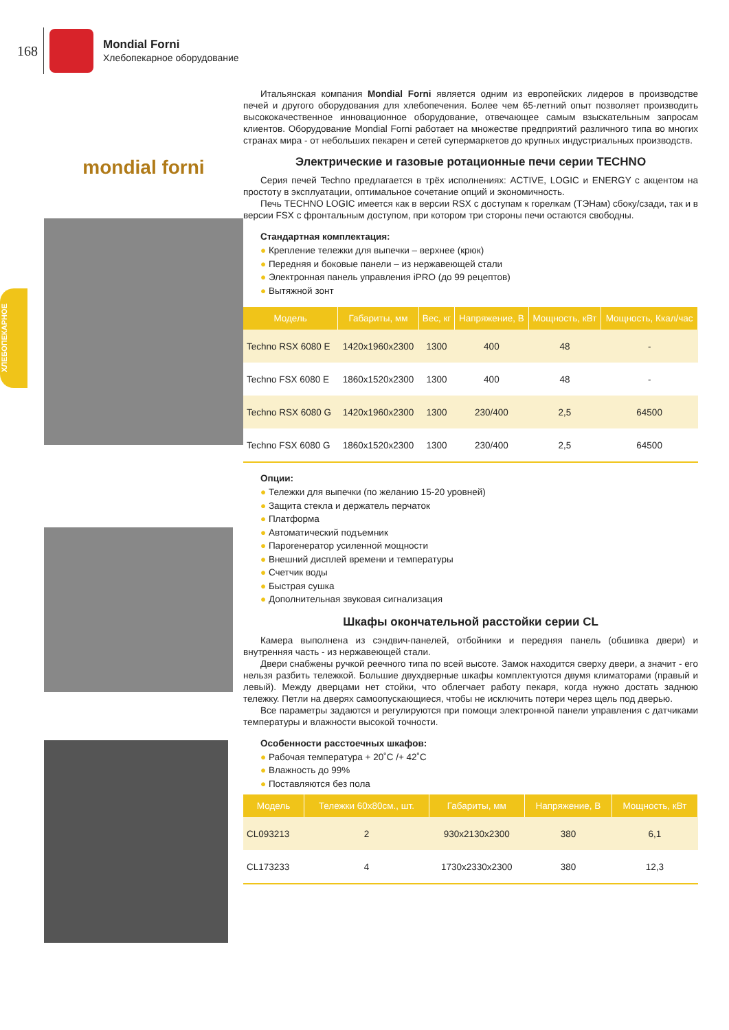ХЛЕБОПЕКАРНОЕ
168
Mondial Forni
Хлебопекарное оборудование
mondial forni
Итальянская компания Mondial Forni является одним из европейских лидеров в производстве печей и другого оборудования для хлебопечения. Более чем 65-летний опыт позволяет производить высококачественное инновационное оборудование, отвечающее самым взыскательным запросам клиентов. Оборудование Mondial Forni работает на множестве предприятий различного типа во многих странах мира - от небольших пекарен и сетей супермаркетов до крупных индустриальных производств.
Электрические и газовые ротационные печи серии TECHNO
Серия печей Techno предлагается в трёх исполнениях: ACTIVE, LOGIC и ENERGY с акцентом на простоту в эксплуатации, оптимальное сочетание опций и экономичность.
Печь TECHNO LOGIC имеется как в версии RSX с доступам к горелкам (ТЭНам) сбоку/сзади, так и в версии FSX с фронтальным доступом, при котором три стороны печи остаются свободны.
Стандартная комплектация:
● Крепление тележки для выпечки – верхнее (крюк)
● Передняя и боковые панели – из нержавеющей стали
● Электронная панель управления iPRO (до 99 рецептов)
● Вытяжной зонт
| Модель | Габариты, мм | Вес, кг | Напряжение, В | Мощность, кВт | Мощность, Ккал/час |
| --- | --- | --- | --- | --- | --- |
| Techno RSX 6080 E | 1420x1960x2300 | 1300 | 400 | 48 | - |
| Techno FSX 6080 E | 1860x1520x2300 | 1300 | 400 | 48 | - |
| Techno RSX 6080 G | 1420x1960x2300 | 1300 | 230/400 | 2,5 | 64500 |
| Techno FSX 6080 G | 1860x1520x2300 | 1300 | 230/400 | 2,5 | 64500 |
Опции:
● Тележки для выпечки (по желанию 15-20 уровней)
● Защита стекла и держатель перчаток
● Платформа
● Автоматический подъемник
● Парогенератор усиленной мощности
● Внешний дисплей времени и температуры
● Счетчик воды
● Быстрая сушка
● Дополнительная звуковая сигнализация
Шкафы окончательной расстойки серии CL
Камера выполнена из сэндвич-панелей, отбойники и передняя панель (обшивка двери) и внутренняя часть - из нержавеющей стали.
Двери снабжены ручкой реечного типа по всей высоте. Замок находится сверху двери, а значит - его нельзя разбить тележкой. Большие двухдверные шкафы комплектуются двумя климаторами (правый и левый). Между дверцами нет стойки, что облегчает работу пекаря, когда нужно достать заднюю тележку. Петли на дверях самоопускающиеся, чтобы не исключить потери через щель под дверью.
Все параметры задаются и регулируются при помощи электронной панели управления с датчиками температуры и влажности высокой точности.
Особенности расстоечных шкафов:
● Рабочая температура + 20˚C /+ 42˚C
● Влажность до 99%
● Поставляются без пола
| Модель | Тележки 60x80см., шт. | Габариты, мм | Напряжение, В | Мощность, кВт |
| --- | --- | --- | --- | --- |
| CL093213 | 2 | 930x2130x2300 | 380 | 6,1 |
| CL173233 | 4 | 1730x2330x2300 | 380 | 12,3 |